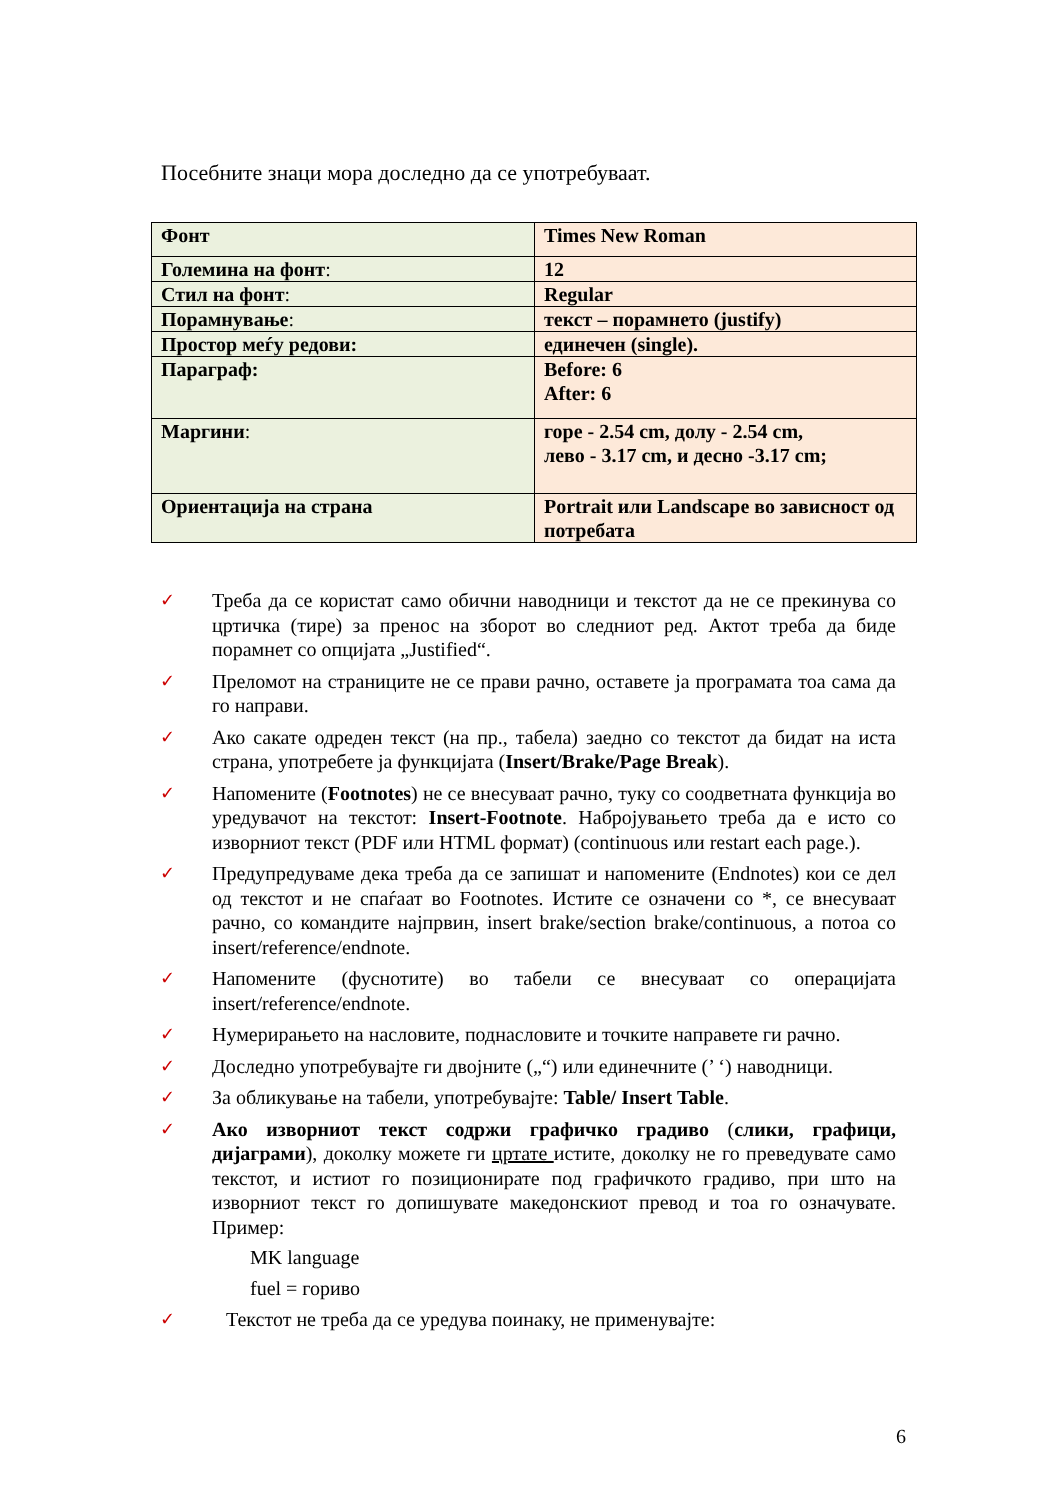Посебните знаци мора доследно да се употребуваат.
| Фонт | Times New Roman |
| Големина на фонт : | 12 |
| Стил на фонт : | Regular |
| Порамнување : | текст – порамнето (justify) |
| Простор меѓу редови: | единечен (single). |
| Параграф: | Before: 6 After: 6 |
| Маргини : | горе - 2.54 cm, долу - 2.54 cm, лево - 3.17 cm, и десно -3.17 cm; |
| Ориентација на страна | Portrait или Landscape во зависност од потребата |
✓ Треба да се користат само обични наводници и текстот да не се прекинува со цртичка (тире) за пренос на зборот во следниот ред. Актот треба да биде порамнет со опцијата „Justified“.
✓ Преломот на страниците не се прави рачно, оставете ја програмата тоа сама да го направи.
✓ Ако сакате одреден текст (на пр., табела) заедно со текстот да бидат на иста страна, употребете ја функцијата (Insert/Brake/Page Break).
✓ Напомените (Footnotes) не се внесуваат рачно, туку со соодветната функција во уредувачот на текстот: Insert-Footnote. Набројувањето треба да е исто со изворниот текст (PDF или HTML формат) (continuous или restart each page.).
✓ Предупредуваме дека треба да се запишат и напомените (Endnotes) кои се дел од текстот и не спаѓаат во Footnotes. Истите се означени со *, се внесуваат рачно, со командите најпрвин, insert brake/section brake/continuous, а потоа со insert/reference/endnote.
✓ Напомените (фуснотите) во табели се внесуваат со операцијата insert/reference/endnote.
✓ Нумерирањето на насловите, поднасловите и точките направете ги рачно.
✓ Доследно употребувајте ги двојните („“) или единечните (’ ‘) наводници.
✓ За обликување на табели, употребувајте: Table/ Insert Table.
✓ Ако изворниот текст содржи графичко градиво (слики, графици, дијаграми), доколку можете ги цртате истите, доколку не го преведувате само текстот, и истиот го позиционирате под графичкото градиво, при што на изворниот текст го допишувате македонскиот превод и тоа го означувате. Пример:
MK language
fuel = гориво
✓ Текстот не треба да се уредува поинаку, не применувајте:
6